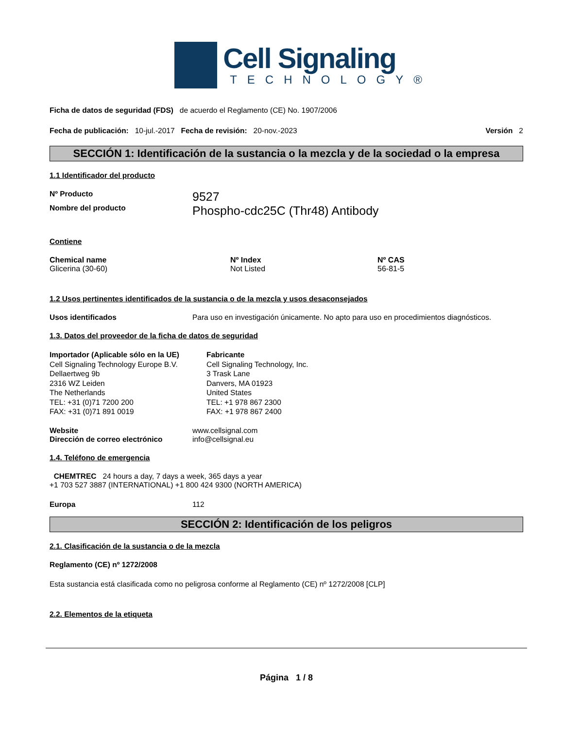Cell Signaling
TECHNOLOGY®
Ficha de datos de seguridad (FDS) de acuerdo el Reglamento (CE) No. 1907/2006
Fecha de publicación: 10-jul.-2017 Fecha de revisión: 20-nov.-2023 Versión 2
SECCIÓN 1: Identificación de la sustancia o la mezcla y de la sociedad o la empresa
1.1 Identificador del producto
Nº Producto 9527
Nombre del producto Phospho-cdc25C (Thr48) Antibody
Contiene
| Chemical name | Nº Index | Nº CAS |
| --- | --- | --- |
| Glicerina (30-60) | Not Listed | 56-81-5 |
1.2 Usos pertinentes identificados de la sustancia o de la mezcla y usos desaconsejados
Usos identificados Para uso en investigación únicamente. No apto para uso en procedimientos diagnósticos.
1.3. Datos del proveedor de la ficha de datos de seguridad
Importador (Aplicable sólo en la UE)
Cell Signaling Technology Europe B.V.
Dellaertweg 9b
2316 WZ Leiden
The Netherlands
TEL: +31 (0)71 7200 200
FAX: +31 (0)71 891 0019
Fabricante
Cell Signaling Technology, Inc.
3 Trask Lane
Danvers, MA 01923
United States
TEL: +1 978 867 2300
FAX: +1 978 867 2400
Website
Dirección de correo electrónico www.cellsignal.com
info@cellsignal.eu
1.4. Teléfono de emergencia
CHEMTREC 24 hours a day, 7 days a week, 365 days a year
+1 703 527 3887 (INTERNATIONAL) +1 800 424 9300 (NORTH AMERICA)
Europa 112
SECCIÓN 2: Identificación de los peligros
2.1. Clasificación de la sustancia o de la mezcla
Reglamento (CE) nº 1272/2008
Esta sustancia está clasificada como no peligrosa conforme al Reglamento (CE) nº 1272/2008 [CLP]
2.2. Elementos de la etiqueta
Página 1 / 8